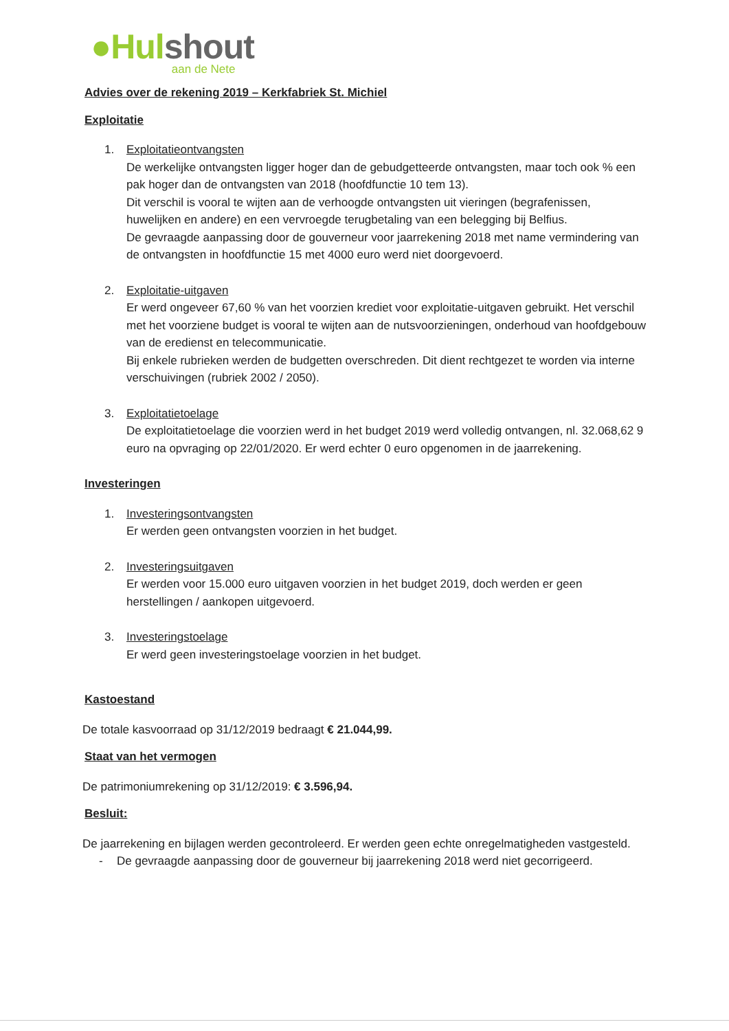●Hulshout aan de Nete
Advies over de rekening 2019 – Kerkfabriek St. Michiel
Exploitatie
1. Exploitatieontvangsten
De werkelijke ontvangsten ligger hoger dan de gebudgetteerde ontvangsten, maar toch ook % een pak hoger dan de ontvangsten van 2018 (hoofdfunctie 10 tem 13).
Dit verschil is vooral te wijten aan de verhoogde ontvangsten uit vieringen (begrafenissen, huwelijken en andere) en een vervroegde terugbetaling van een belegging bij Belfius.
De gevraagde aanpassing door de gouverneur voor jaarrekening 2018 met name vermindering van de ontvangsten in hoofdfunctie 15 met 4000 euro werd niet doorgevoerd.
2. Exploitatie-uitgaven
Er werd ongeveer 67,60 % van het voorzien krediet voor exploitatie-uitgaven gebruikt. Het verschil met het voorziene budget is vooral te wijten aan de nutsvoorzieningen, onderhoud van hoofdgebouw van de eredienst en telecommunicatie.
Bij enkele rubrieken werden de budgetten overschreden. Dit dient rechtgezet te worden via interne verschuivingen (rubriek 2002 / 2050).
3. Exploitatietoelage
De exploitatietoelage die voorzien werd in het budget 2019 werd volledig ontvangen, nl. 32.068,62 9 euro na opvraging op 22/01/2020. Er werd echter 0 euro opgenomen in de jaarrekening.
Investeringen
1. Investeringsontvangsten
Er werden geen ontvangsten voorzien in het budget.
2. Investeringsuitgaven
Er werden voor 15.000 euro uitgaven voorzien in het budget 2019, doch werden er geen herstellingen / aankopen uitgevoerd.
3. Investeringstoelage
Er werd geen investeringstoelage voorzien in het budget.
Kastoestand
De totale kasvoorraad op 31/12/2019 bedraagt € 21.044,99.
Staat van het vermogen
De patrimoniumrekening op 31/12/2019: € 3.596,94.
Besluit:
De jaarrekening en bijlagen werden gecontroleerd. Er werden geen echte onregelmatigheden vastgesteld.
- De gevraagde aanpassing door de gouverneur bij jaarrekening 2018 werd niet gecorrigeerd.